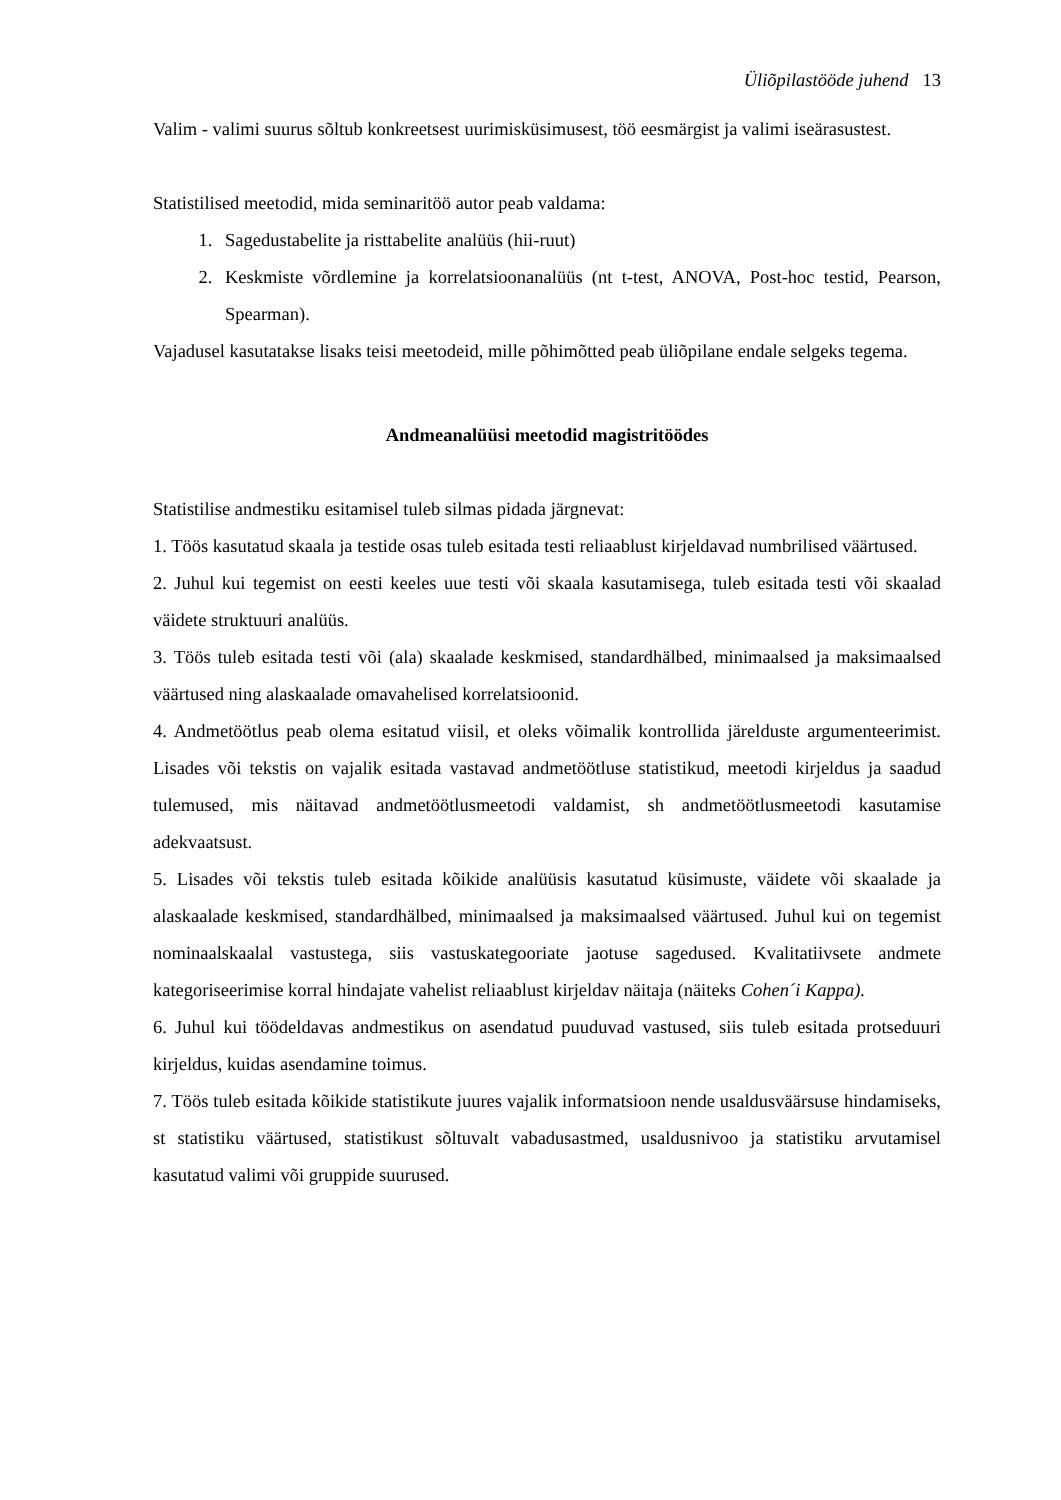Üliõpilastööde juhend 13
Valim - valimi suurus sõltub konkreetsest uurimisküsimusest, töö eesmärgist ja valimi iseärasustest.
Statistilised meetodid, mida seminaritöö autor peab valdama:
1. Sagedustabelite ja risttabelite analüüs (hii-ruut)
2. Keskmiste võrdlemine ja korrelatsioonanalüüs (nt t-test, ANOVA, Post-hoc testid, Pearson, Spearman).
Vajadusel kasutatakse lisaks teisi meetodeid, mille põhimõtted peab üliõpilane endale selgeks tegema.
Andmeanalüüsi meetodid magistritöödes
Statistilise andmestiku esitamisel tuleb silmas pidada järgnevat:
1. Töös kasutatud skaala ja testide osas tuleb esitada testi reliaablust kirjeldavad numbrilised väärtused.
2. Juhul kui tegemist on eesti keeles uue testi või skaala kasutamisega, tuleb esitada testi või skaalad väidete struktuuri analüüs.
3. Töös tuleb esitada testi või (ala) skaalade keskmised, standardhälbed, minimaalsed ja maksimaalsed väärtused ning alaskaalade omavahelised korrelatsioonid.
4. Andmetöötlus peab olema esitatud viisil, et oleks võimalik kontrollida järelduste argumenteerimist. Lisades või tekstis on vajalik esitada vastavad andmetöötluse statistikud, meetodi kirjeldus ja saadud tulemused, mis näitavad andmetöötlusmeetodi valdamist, sh andmetöötlusmeetodi kasutamise adekvaatsust.
5. Lisades või tekstis tuleb esitada kõikide analüüsis kasutatud küsimuste, väidete või skaalade ja alaskaalade keskmised, standardhälbed, minimaalsed ja maksimaalsed väärtused. Juhul kui on tegemist nominaalskaalal vastustega, siis vastuskategooriate jaotuse sagedused. Kvalitatiivsete andmete kategoriseerimise korral hindajate vahelist reliaablust kirjeldav näitaja (näiteks Cohen´i Kappa).
6. Juhul kui töödeldavas andmestikus on asendatud puuduvad vastused, siis tuleb esitada protseduuri kirjeldus, kuidas asendamine toimus.
7. Töös tuleb esitada kõikide statistikute juures vajalik informatsioon nende usaldusväärsuse hindamiseks, st statistiku väärtused, statistikust sõltuvalt vabadusastmed, usaldusnivoo ja statistiku arvutamisel kasutatud valimi või gruppide suurused.